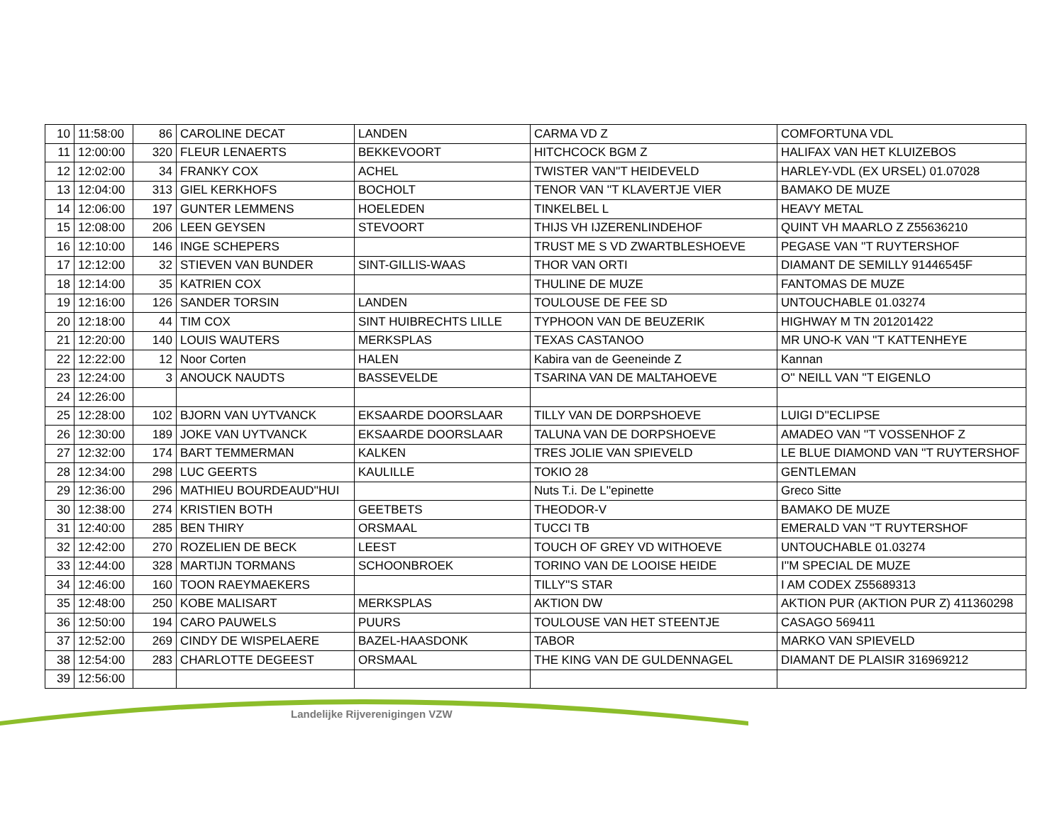| 10 | 11:58:00 | 86 | CAROLINE DECAT | LANDEN | CARMA VD Z | COMFORTUNA VDL |
| 11 | 12:00:00 | 320 | FLEUR LENAERTS | BEKKEVOORT | HITCHCOCK BGM Z | HALIFAX VAN HET KLUIZEBOS |
| 12 | 12:02:00 | 34 | FRANKY COX | ACHEL | TWISTER VAN''T HEIDEVELD | HARLEY-VDL (EX URSEL) 01.07028 |
| 13 | 12:04:00 | 313 | GIEL KERKHOFS | BOCHOLT | TENOR VAN ''T KLAVERTJE VIER | BAMAKO DE MUZE |
| 14 | 12:06:00 | 197 | GUNTER LEMMENS | HOELEDEN | TINKELBEL L | HEAVY METAL |
| 15 | 12:08:00 | 206 | LEEN GEYSEN | STEVOORT | THIJS VH IJZERENLINDEHOF | QUINT VH MAARLO Z Z55636210 |
| 16 | 12:10:00 | 146 | INGE SCHEPERS | | TRUST ME S VD ZWARTBLESHOEVE | PEGASE VAN ''T RUYTERSHOF |
| 17 | 12:12:00 | 32 | STIEVEN VAN BUNDER | SINT-GILLIS-WAAS | THOR VAN ORTI | DIAMANT DE SEMILLY 91446545F |
| 18 | 12:14:00 | 35 | KATRIEN COX | | THULINE DE MUZE | FANTOMAS DE MUZE |
| 19 | 12:16:00 | 126 | SANDER TORSIN | LANDEN | TOULOUSE DE FEE SD | UNTOUCHABLE 01.03274 |
| 20 | 12:18:00 | 44 | TIM COX | SINT HUIBRECHTS LILLE | TYPHOON VAN DE BEUZERIK | HIGHWAY M TN 201201422 |
| 21 | 12:20:00 | 140 | LOUIS WAUTERS | MERKSPLAS | TEXAS CASTANOO | MR UNO-K VAN ''T KATTENHEYE |
| 22 | 12:22:00 | 12 | Noor Corten | HALEN | Kabira van de Geeneinde Z | Kannan |
| 23 | 12:24:00 | 3 | ANOUCK NAUDTS | BASSEVELDE | TSARINA VAN DE MALTAHOEVE | O'' NEILL VAN ''T EIGENLO |
| 24 | 12:26:00 | | | | | |
| 25 | 12:28:00 | 102 | BJORN VAN UYTVANCK | EKSAARDE DOORSLAAR | TILLY VAN DE DORPSHOEVE | LUIGI D''ECLIPSE |
| 26 | 12:30:00 | 189 | JOKE VAN UYTVANCK | EKSAARDE DOORSLAAR | TALUNA VAN DE DORPSHOEVE | AMADEO VAN ''T VOSSENHOF Z |
| 27 | 12:32:00 | 174 | BART TEMMERMAN | KALKEN | TRES JOLIE VAN SPIEVELD | LE BLUE DIAMOND VAN ''T RUYTERSHOF |
| 28 | 12:34:00 | 298 | LUC GEERTS | KAULILLE | TOKIO 28 | GENTLEMAN |
| 29 | 12:36:00 | 296 | MATHIEU BOURDEAUD''HUI | | Nuts T.i. De L''epinette | Greco Sitte |
| 30 | 12:38:00 | 274 | KRISTIEN BOTH | GEETBETS | THEODOR-V | BAMAKO DE MUZE |
| 31 | 12:40:00 | 285 | BEN THIRY | ORSMAAL | TUCCI TB | EMERALD VAN ''T RUYTERSHOF |
| 32 | 12:42:00 | 270 | ROZELIEN DE BECK | LEEST | TOUCH OF GREY VD WITHOEVE | UNTOUCHABLE 01.03274 |
| 33 | 12:44:00 | 328 | MARTIJN TORMANS | SCHOONBROEK | TORINO VAN DE LOOISE HEIDE | I''M SPECIAL DE MUZE |
| 34 | 12:46:00 | 160 | TOON RAEYMAEKERS | | TILLY''S STAR | I AM CODEX Z55689313 |
| 35 | 12:48:00 | 250 | KOBE MALISART | MERKSPLAS | AKTION DW | AKTION PUR (AKTION PUR Z) 411360298 |
| 36 | 12:50:00 | 194 | CARO PAUWELS | PUURS | TOULOUSE VAN HET STEENTJE | CASAGO 569411 |
| 37 | 12:52:00 | 269 | CINDY DE WISPELAERE | BAZEL-HAASDONK | TABOR | MARKO VAN SPIEVELD |
| 38 | 12:54:00 | 283 | CHARLOTTE DEGEEST | ORSMAAL | THE KING VAN DE GULDENNAGEL | DIAMANT DE PLAISIR 316969212 |
| 39 | 12:56:00 | | | | | |
Landelijke Rijverenigingen VZW